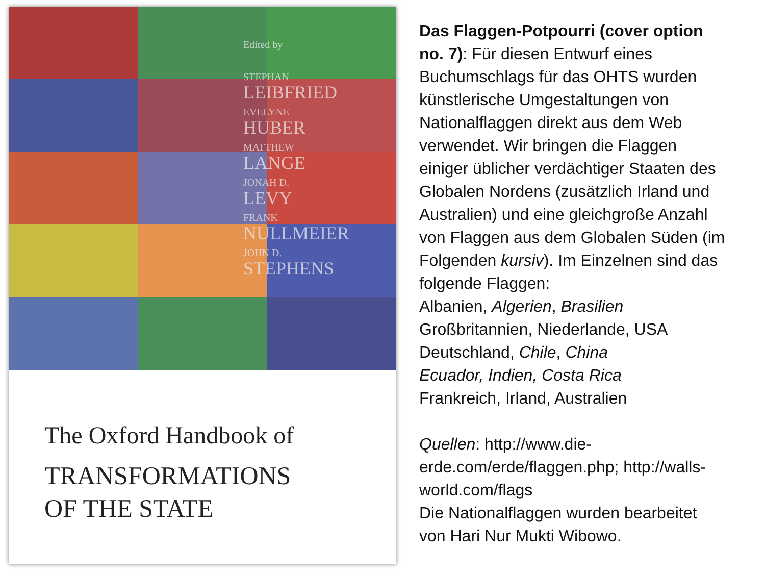Edited by
STEPHAN
LEIBFRIED
EVELYNE
HUBER
MATTHEW
LANGE
JONAH D.
LEVY
FRANK
NULLMEIER
JOHN D.
STEPHENS
The Oxford Handbook of
TRANSFORMATIONS
OF THE STATE
Das Flaggen-Potpourri (cover option no. 7): Für diesen Entwurf eines Buchumschlags für das OHTS wurden künstlerische Umgestaltungen von Nationalflaggen direkt aus dem Web verwendet. Wir bringen die Flaggen einiger üblicher verdächtiger Staaten des Globalen Nordens (zusätzlich Irland und Australien) und eine gleichgroße Anzahl von Flaggen aus dem Globalen Süden (im Folgenden kursiv). Im Einzelnen sind das folgende Flaggen:
Albanien, Algerien, Brasilien
Großbritannien, Niederlande, USA
Deutschland, Chile, China
Ecuador, Indien, Costa Rica
Frankreich, Irland, Australien
Quellen: http://www.die-erde.com/erde/flaggen.php; http://walls-world.com/flags
Die Nationalflaggen wurden bearbeitet von Hari Nur Mukti Wibowo.